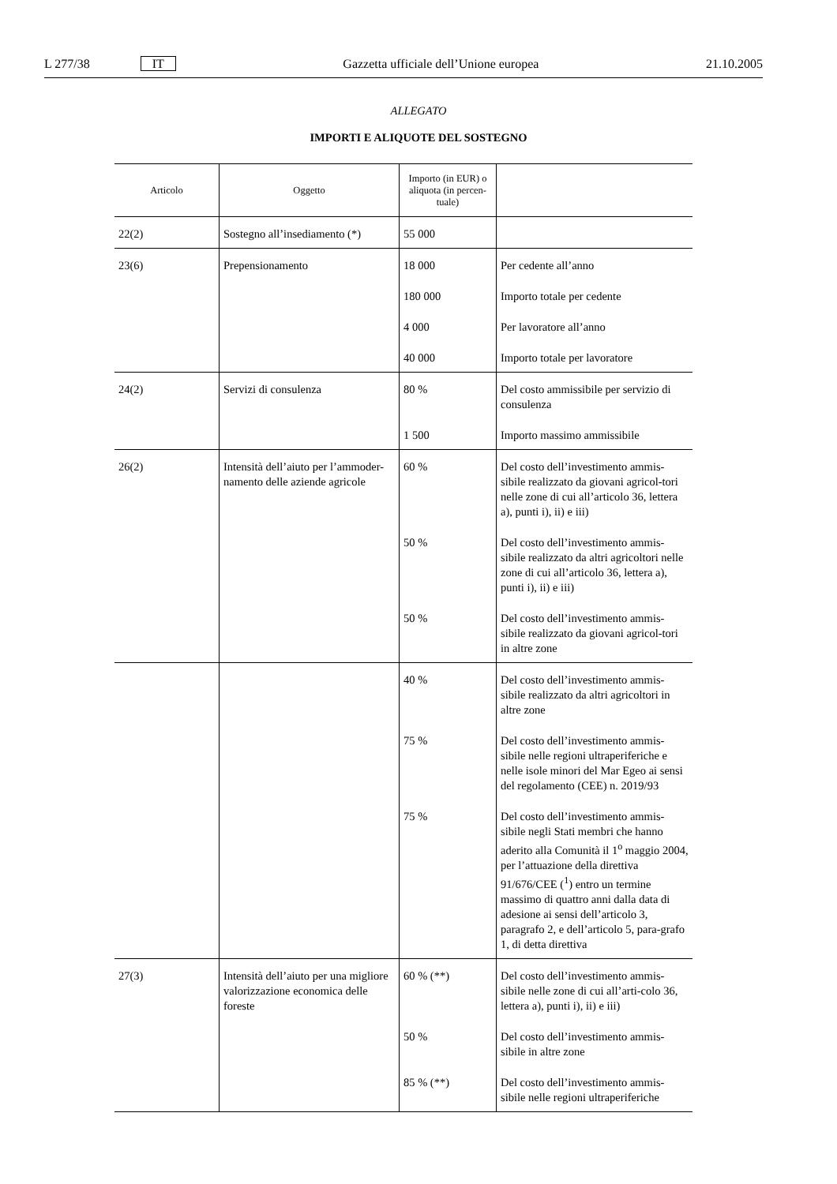L 277/38 IT Gazzetta ufficiale dell’Unione europea 21.10.2005
ALLEGATO
IMPORTI E ALIQUOTE DEL SOSTEGNO
| Articolo | Oggetto | Importo (in EUR) o aliquota (in percen-tuale) | |
| --- | --- | --- | --- |
| 22(2) | Sostegno all’insediamento (*) | 55 000 | |
| 23(6) | Prepensionamento | 18 000 | Per cedente all’anno |
| | | 180 000 | Importo totale per cedente |
| | | 4 000 | Per lavoratore all’anno |
| | | 40 000 | Importo totale per lavoratore |
| 24(2) | Servizi di consulenza | 80 % | Del costo ammissibile per servizio di consulenza |
| | | 1 500 | Importo massimo ammissibile |
| 26(2) | Intensità dell’aiuto per l’ammoder-namento delle aziende agricole | 60 % | Del costo dell’investimento ammis-sibile realizzato da giovani agricol-tori nelle zone di cui all’articolo 36, lettera a), punti i), ii) e iii) |
| | | 50 % | Del costo dell’investimento ammis-sibile realizzato da altri agricoltori nelle zone di cui all’articolo 36, lettera a), punti i), ii) e iii) |
| | | 50 % | Del costo dell’investimento ammis-sibile realizzato da giovani agricol-tori in altre zone |
| | | 40 % | Del costo dell’investimento ammis-sibile realizzato da altri agricoltori in altre zone |
| | | 75 % | Del costo dell’investimento ammis-sibile nelle regioni ultraperiferiche e nelle isole minori del Mar Egeo ai sensi del regolamento (CEE) n. 2019/93 |
| | | 75 % | Del costo dell’investimento ammis-sibile negli Stati membri che hanno aderito alla Comunità il 1<sup>o</sup> maggio 2004, per l’attuazione della direttiva 91/676/CEE (<sup>1</sup>) entro un termine massimo di quattro anni dalla data di adesione ai sensi dell’articolo 3, paragrafo 2, e dell’articolo 5, para-grafo 1, di detta direttiva |
| 27(3) | Intensità dell’aiuto per una migliore valorizzazione economica delle foreste | 60 % (**) | Del costo dell’investimento ammis-sibile nelle zone di cui all’arti-colo 36, lettera a), punti i), ii) e iii) |
| | | 50 % | Del costo dell’investimento ammis-sibile in altre zone |
| | | 85 % (**) | Del costo dell’investimento ammis-sibile nelle regioni ultraperiferiche |